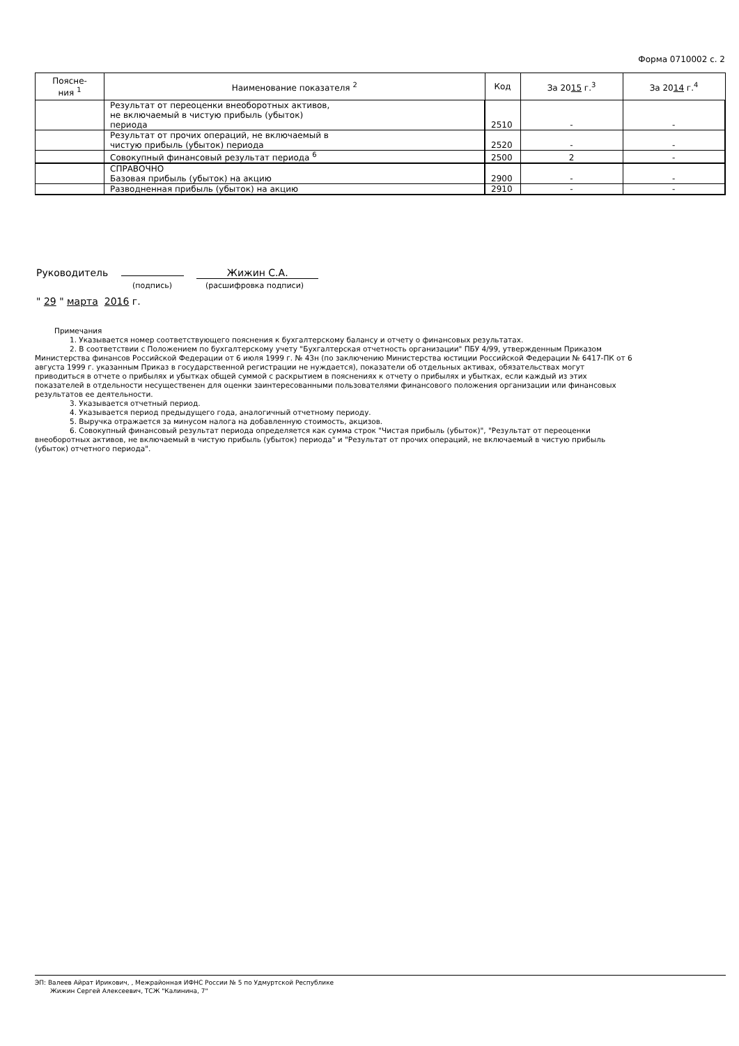Форма 0710002 с. 2
| Поясне- ния <sup>1</sup> | Наименование показателя <sup>2</sup> | Код | За 20 15 г.<sup>3</sup> | За 20 14 г.<sup>4</sup> |
| --- | --- | --- | --- | --- |
| | Результат от переоценки внеоборотных активов, не включаемый в чистую прибыль (убыток) периода | 2510 | - | - |
| | Результат от прочих операций, не включаемый в чистую прибыль (убыток) периода | 2520 | - | - |
| | Совокупный финансовый результат периода <sup>6</sup> | 2500 | 2 | - |
| | СПРАВОЧНО Базовая прибыль (убыток) на акцию | 2900 | - | - |
| | Разводненная прибыль (убыток) на акцию | 2910 | - | - |
Руководитель Жижин С.А.
(подпись) (расшифровка подписи)
" 29 " марта 2016 г.
Примечания
1. Указывается номер соответствующего пояснения к бухгалтерскому балансу и отчету о финансовых результатах.
2. В соответствии с Положением по бухгалтерскому учету "Бухгалтерская отчетность организации" ПБУ 4/99, утвержденным Приказом Министерства финансов Российской Федерации от 6 июля 1999 г. № 43н (по заключению Министерства юстиции Российской Федерации № 6417-ПК от 6 августа 1999 г. указанным Приказ в государственной регистрации не нуждается), показатели об отдельных активах, обязательствах могут приводиться в отчете о прибылях и убытках общей суммой с раскрытием в пояснениях к отчету о прибылях и убытках, если каждый из этих показателей в отдельности несущественен для оценки заинтересованными пользователями финансового положения организации или финансовых результатов ее деятельности.
3. Указывается отчетный период.
4. Указывается период предыдущего года, аналогичный отчетному периоду.
5. Выручка отражается за минусом налога на добавленную стоимость, акцизов.
6. Совокупный финансовый результат периода определяется как сумма строк "Чистая прибыль (убыток)", "Результат от переоценки внеоборотных активов, не включаемый в чистую прибыль (убыток) периода" и "Результат от прочих операций, не включаемый в чистую прибыль (убыток) отчетного периода".
ЭП: Валеев Айрат Ирикович, , Межрайонная ИФНС России № 5 по Удмуртской Республике
Жижин Сергей Алексеевич, ТСЖ "Калинина, 7"